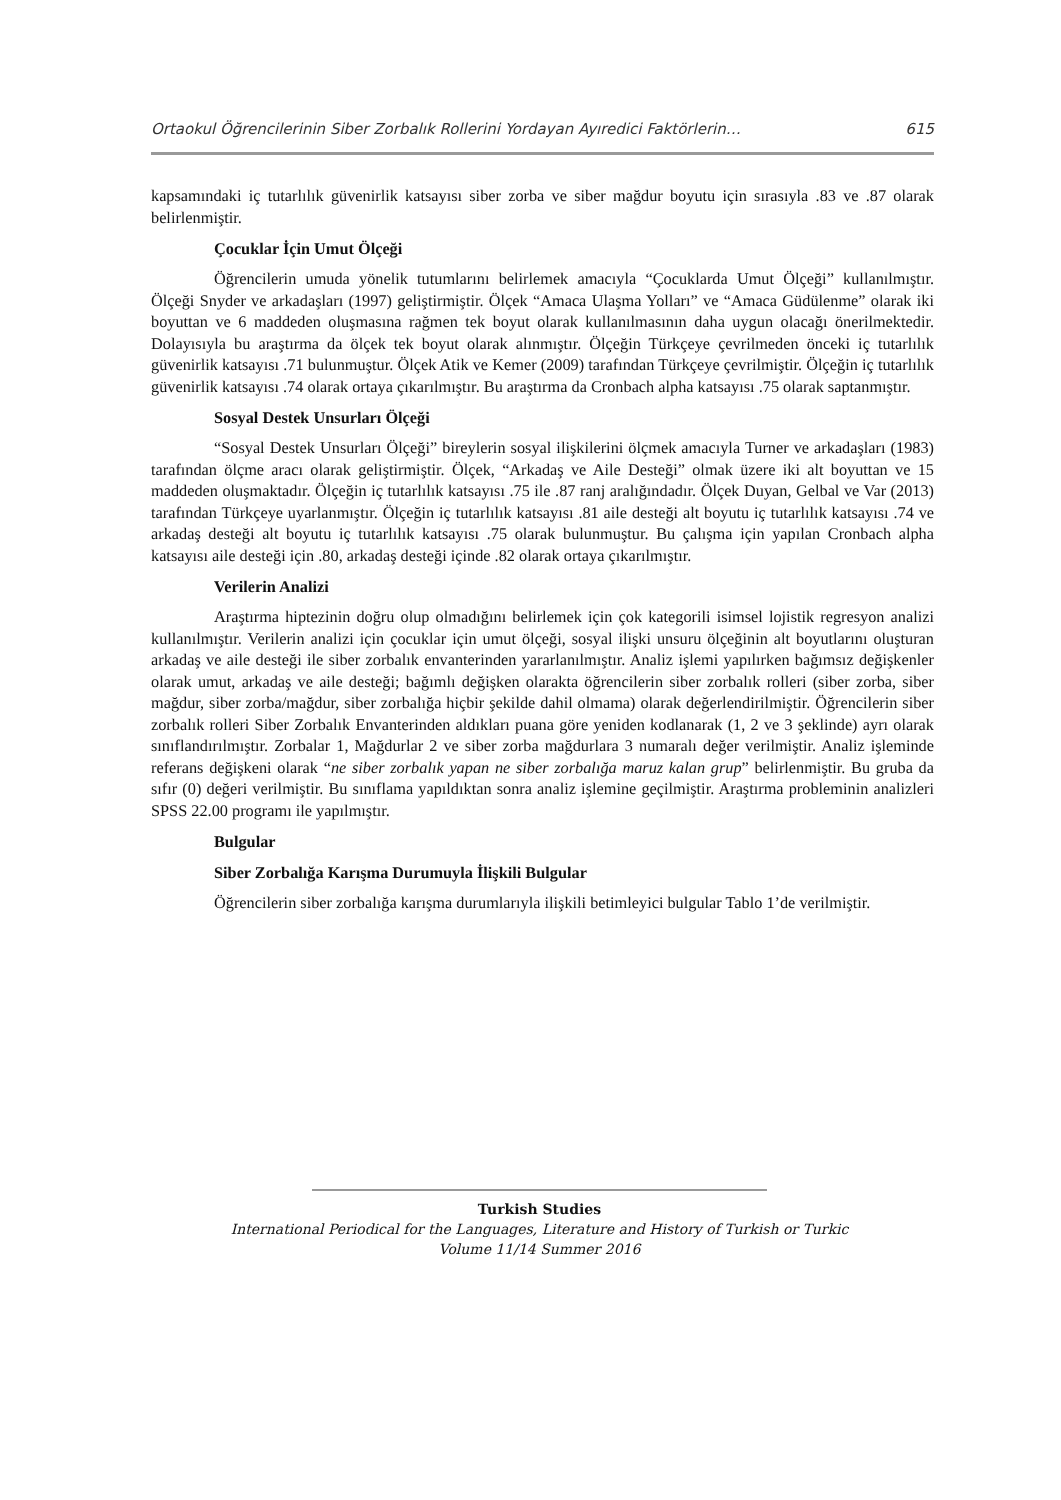Ortaokul Öğrencilerinin Siber Zorbalık Rollerini Yordayan Ayıredici Faktörlerin… 615
kapsamındaki iç tutarlılık güvenirlik katsayısı siber zorba ve siber mağdur boyutu için sırasıyla .83 ve .87 olarak belirlenmiştir.
Çocuklar İçin Umut Ölçeği
Öğrencilerin umuda yönelik tutumlarını belirlemek amacıyla “Çocuklarda Umut Ölçeği” kullanılmıştır. Ölçeği Snyder ve arkadaşları (1997) geliştirmiştir. Ölçek “Amaca Ulaşma Yolları” ve “Amaca Güdülenme” olarak iki boyuttan ve 6 maddeden oluşmasına rağmen tek boyut olarak kullanılmasının daha uygun olacağı önerilmektedir. Dolayısıyla bu araştırma da ölçek tek boyut olarak alınmıştır. Ölçeğin Türkçeye çevrilmeden önceki iç tutarlılık güvenirlik katsayısı .71 bulunmuştur. Ölçek Atik ve Kemer (2009) tarafından Türkçeye çevrilmiştir. Ölçeğin iç tutarlılık güvenirlik katsayısı .74 olarak ortaya çıkarılmıştır. Bu araştırma da Cronbach alpha katsayısı .75 olarak saptanmıştır.
Sosyal Destek Unsurları Ölçeği
“Sosyal Destek Unsurları Ölçeği” bireylerin sosyal ilişkilerini ölçmek amacıyla Turner ve arkadaşları (1983) tarafından ölçme aracı olarak geliştirmiştir. Ölçek, “Arkadaş ve Aile Desteği” olmak üzere iki alt boyuttan ve 15 maddeden oluşmaktadır. Ölçeğin iç tutarlılık katsayısı .75 ile .87 ranj aralığındadır. Ölçek Duyan, Gelbal ve Var (2013) tarafından Türkçeye uyarlanmıştır. Ölçeğin iç tutarlılık katsayısı .81 aile desteği alt boyutu iç tutarlılık katsayısı .74 ve arkadaş desteği alt boyutu iç tutarlılık katsayısı .75 olarak bulunmuştur. Bu çalışma için yapılan Cronbach alpha katsayısı aile desteği için .80, arkadaş desteği içinde .82 olarak ortaya çıkarılmıştır.
Verilerin Analizi
Araştırma hiptezinin doğru olup olmadığını belirlemek için çok kategorili isimsel lojistik regresyon analizi kullanılmıştır. Verilerin analizi için çocuklar için umut ölçeği, sosyal ilişki unsuru ölçeğinin alt boyutlarını oluşturan arkadaş ve aile desteği ile siber zorbalık envanterinden yararlanılmıştır. Analiz işlemi yapılırken bağımsız değişkenler olarak umut, arkadaş ve aile desteği; bağımlı değişken olarakta öğrencilerin siber zorbalık rolleri (siber zorba, siber mağdur, siber zorba/mağdur, siber zorbalığa hiçbir şekilde dahil olmama) olarak değerlendirilmiştir. Öğrencilerin siber zorbalık rolleri Siber Zorbalık Envanterinden aldıkları puana göre yeniden kodlanarak (1, 2 ve 3 şeklinde) ayrı olarak sınıflandırılmıştır. Zorbalar 1, Mağdurlar 2 ve siber zorba mağdurlara 3 numaralı değer verilmiştir. Analiz işleminde referans değişkeni olarak “ne siber zorbalık yapan ne siber zorbalığa maruz kalan grup” belirlenmiştir. Bu gruba da sıfır (0) değeri verilmiştir. Bu sınıflama yapıldıktan sonra analiz işlemine geçilmiştir. Araştırma probleminin analizleri SPSS 22.00 programı ile yapılmıştır.
Bulgular
Siber Zorbalığa Karışma Durumuyla İlişkili Bulgular
Öğrencilerin siber zorbalığa karışma durumlarıyla ilişkili betimleyici bulgular Tablo 1’de verilmiştir.
Turkish Studies
International Periodical for the Languages, Literature and History of Turkish or Turkic
Volume 11/14 Summer 2016